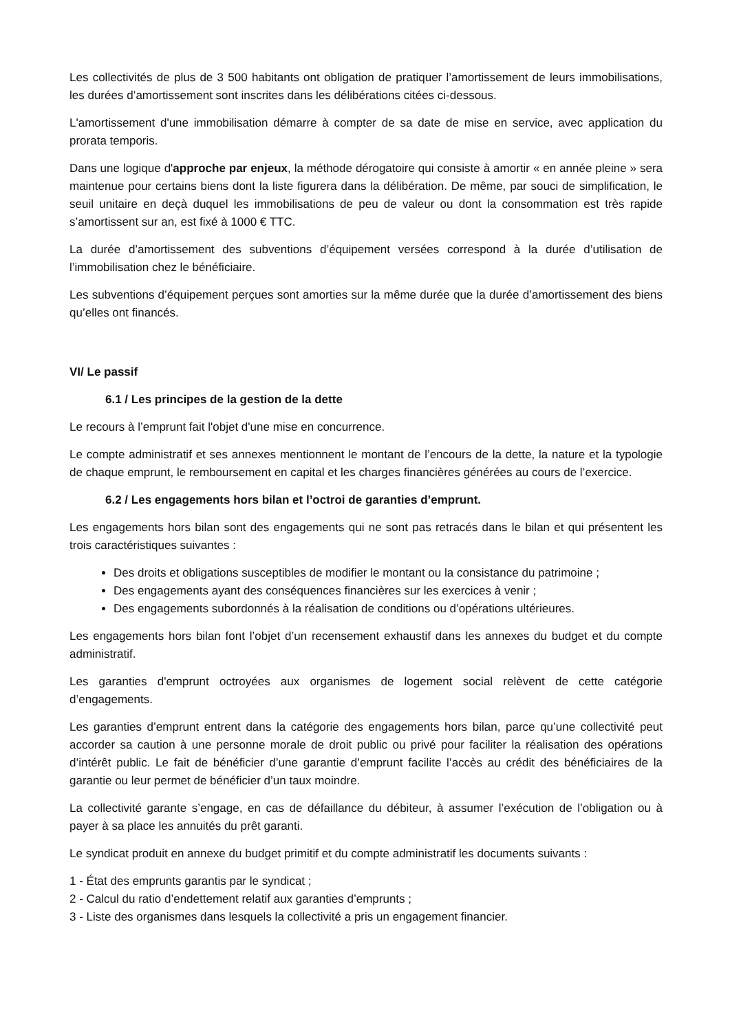Les collectivités de plus de 3 500 habitants ont obligation de pratiquer l’amortissement de leurs immobilisations, les durées d’amortissement sont inscrites dans les délibérations citées ci-dessous.
L'amortissement d'une immobilisation démarre à compter de sa date de mise en service, avec application du prorata temporis.
Dans une logique d'approche par enjeux, la méthode dérogatoire qui consiste à amortir « en année pleine » sera maintenue pour certains biens dont la liste figurera dans la délibération. De même, par souci de simplification, le seuil unitaire en deçà duquel les immobilisations de peu de valeur ou dont la consommation est très rapide s’amortissent sur an, est fixé à 1000 € TTC.
La durée d’amortissement des subventions d’équipement versées correspond à la durée d’utilisation de l’immobilisation chez le bénéficiaire.
Les subventions d’équipement perçues sont amorties sur la même durée que la durée d’amortissement des biens qu’elles ont financés.
VI/ Le passif
6.1 / Les principes de la gestion de la dette
Le recours à l’emprunt fait l'objet d'une mise en concurrence.
Le compte administratif et ses annexes mentionnent le montant de l’encours de la dette, la nature et la typologie de chaque emprunt, le remboursement en capital et les charges financières générées au cours de l’exercice.
6.2 / Les engagements hors bilan et l’octroi de garanties d’emprunt.
Les engagements hors bilan sont des engagements qui ne sont pas retracés dans le bilan et qui présentent les trois caractéristiques suivantes :
Des droits et obligations susceptibles de modifier le montant ou la consistance du patrimoine ;
Des engagements ayant des conséquences financières sur les exercices à venir ;
Des engagements subordonnés à la réalisation de conditions ou d’opérations ultérieures.
Les engagements hors bilan font l’objet d’un recensement exhaustif dans les annexes du budget et du compte administratif.
Les garanties d'emprunt octroyées aux organismes de logement social relèvent de cette catégorie d’engagements.
Les garanties d’emprunt entrent dans la catégorie des engagements hors bilan, parce qu’une collectivité peut accorder sa caution à une personne morale de droit public ou privé pour faciliter la réalisation des opérations d’intérêt public. Le fait de bénéficier d’une garantie d’emprunt facilite l’accès au crédit des bénéficiaires de la garantie ou leur permet de bénéficier d’un taux moindre.
La collectivité garante s’engage, en cas de défaillance du débiteur, à assumer l’exécution de l’obligation ou à payer à sa place les annuités du prêt garanti.
Le syndicat produit en annexe du budget primitif et du compte administratif les documents suivants :
1 - État des emprunts garantis par le syndicat ;
2 - Calcul du ratio d’endettement relatif aux garanties d’emprunts ;
3 - Liste des organismes dans lesquels la collectivité a pris un engagement financier.